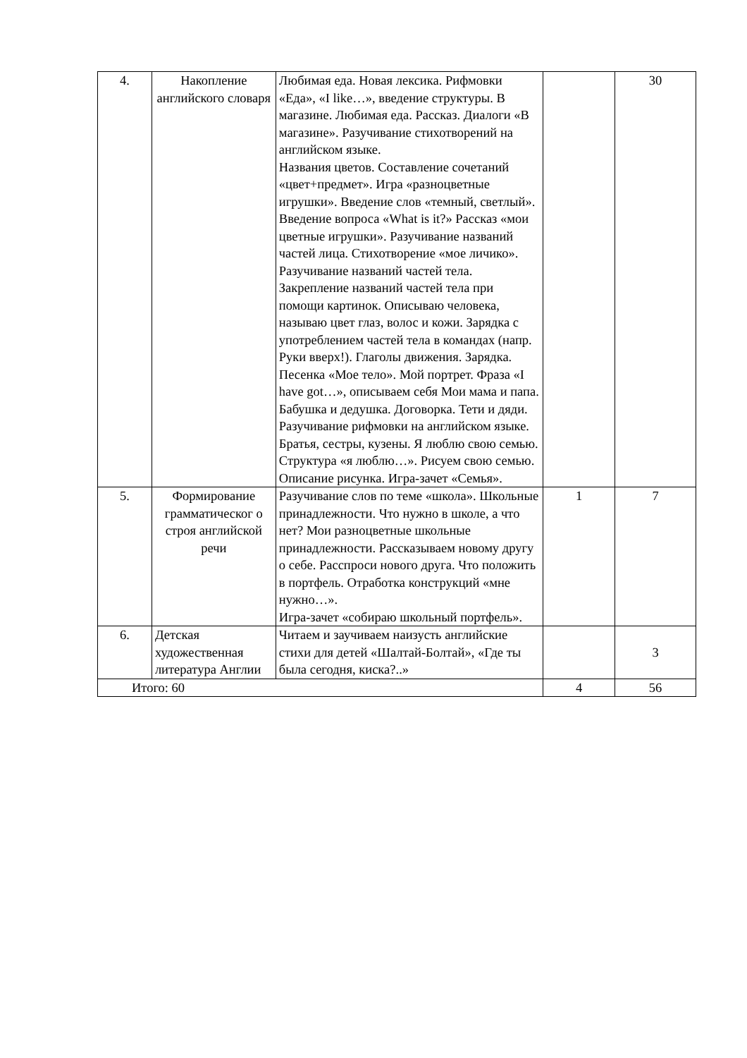| 4. | Накопление английского словаря | Любимая еда. Новая лексика. Рифмовки «Еда», «I like…», введение структуры. В магазине. Любимая еда. Рассказ. Диалоги «В магазине». Разучивание стихотворений на английском языке. Названия цветов. Составление сочетаний «цвет+предмет». Игра «разноцветные игрушки». Введение слов «темный, светлый». Введение вопроса «What is it?» Рассказ «мои цветные игрушки». Разучивание названий частей лица. Стихотворение «мое личико». Разучивание названий частей тела. Закрепление названий частей тела при помощи картинок. Описываю человека, называю цвет глаз, волос и кожи. Зарядка с употреблением частей тела в командах (напр. Руки вверх!). Глаголы движения. Зарядка. Песенка «Мое тело». Мой портрет. Фраза «I have got…», описываем себя Мои мама и папа. Бабушка и дедушка. Договорка. Тети и дяди. Разучивание рифмовки на английском языке. Братья, сестры, кузены. Я люблю свою семью. Структура «я люблю…». Рисуем свою семью. Описание рисунка. Игра-зачет «Семья». | | 30 |
| 5. | Формирование грамматическог о строя английской речи | Разучивание слов по теме «школа». Школьные принадлежности. Что нужно в школе, а что нет? Мои разноцветные школьные принадлежности. Рассказываем новому другу о себе. Расспроси нового друга. Что положить в портфель. Отработка конструкций «мне нужно…». Игра-зачет «собираю школьный портфель». | 1 | 7 |
| 6. | Детская художественная литература Англии | Читаем и заучиваем наизусть английские стихи для детей «Шалтай-Болтай», «Где ты была сегодня, киска?..» | | 3 |
| Итого: 60 | | | 4 | 56 |